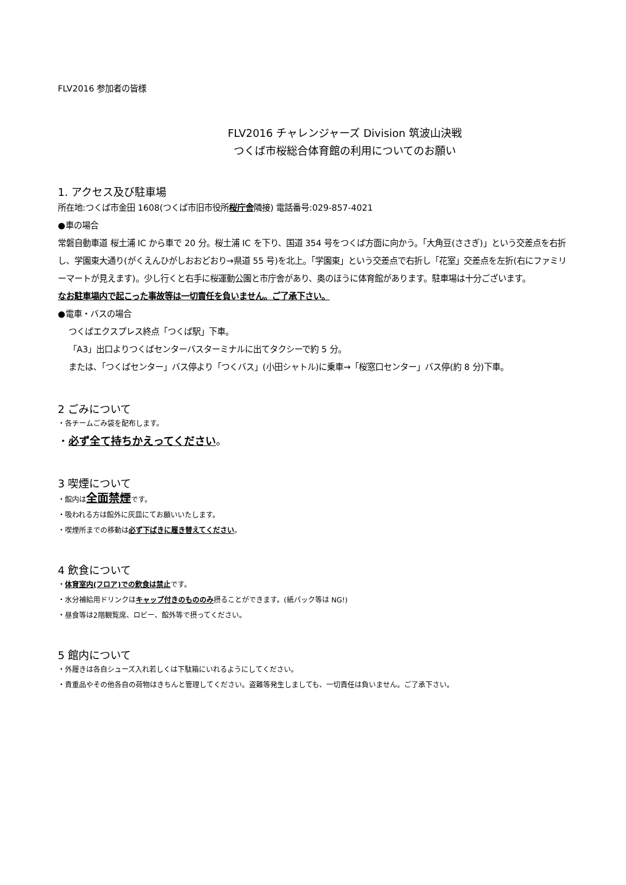FLV2016 参加者の皆様
FLV2016 チャレンジャーズ Division 筑波山決戦
つくば市桜総合体育館の利用についてのお願い
1. アクセス及び駐車場
所在地:つくば市金田 1608(つくば市旧市役所桜庁舎隣接) 電話番号:029-857-4021
●車の場合
常磐自動車道 桜土浦 IC から車で 20 分。桜土浦 IC を下り、国道 354 号をつくば方面に向かう。「大角豆(ささぎ)」という交差点を右折し、学園東大通り(がくえんひがしおおどおり→県道 55 号)を北上。「学園東」という交差点で右折し「花室」交差点を左折(右にファミリーマートが見えます)。少し行くと右手に桜運動公園と市庁舎があり、奥のほうに体育館があります。駐車場は十分ございます。
なお駐車場内で起こった事故等は一切責任を負いません。ご了承下さい。
●電車・バスの場合
つくばエクスプレス終点「つくば駅」下車。
「A3」出口よりつくばセンターバスターミナルに出てタクシーで約 5 分。
または、「つくばセンター」バス停より「つくバス」(小田シャトル)に乗車→「桜窓口センター」バス停(約 8 分)下車。
2 ごみについて
・各チームごみ袋を配布します。
・必ず全て持ちかえってください。
3 喫煙について
・館内は全面禁煙です。
・吸われる方は館外に灰皿にてお願いいたします。
・喫煙所までの移動は必ず下ばきに履き替えてください。
4 飲食について
・体育室内(フロア)での飲食は禁止です。
・水分補給用ドリンクはキャップ付きのもののみ摂ることができます。(紙パック等は NG!)
・昼食等は2階観覧席、ロビー、館外等で摂ってください。
5 館内について
・外履きは各自シューズ入れ若しくは下駄箱にいれるようにしてください。
・貴重品やその他各自の荷物はきちんと管理してください。盗難等発生しましても、一切責任は負いません。ご了承下さい。